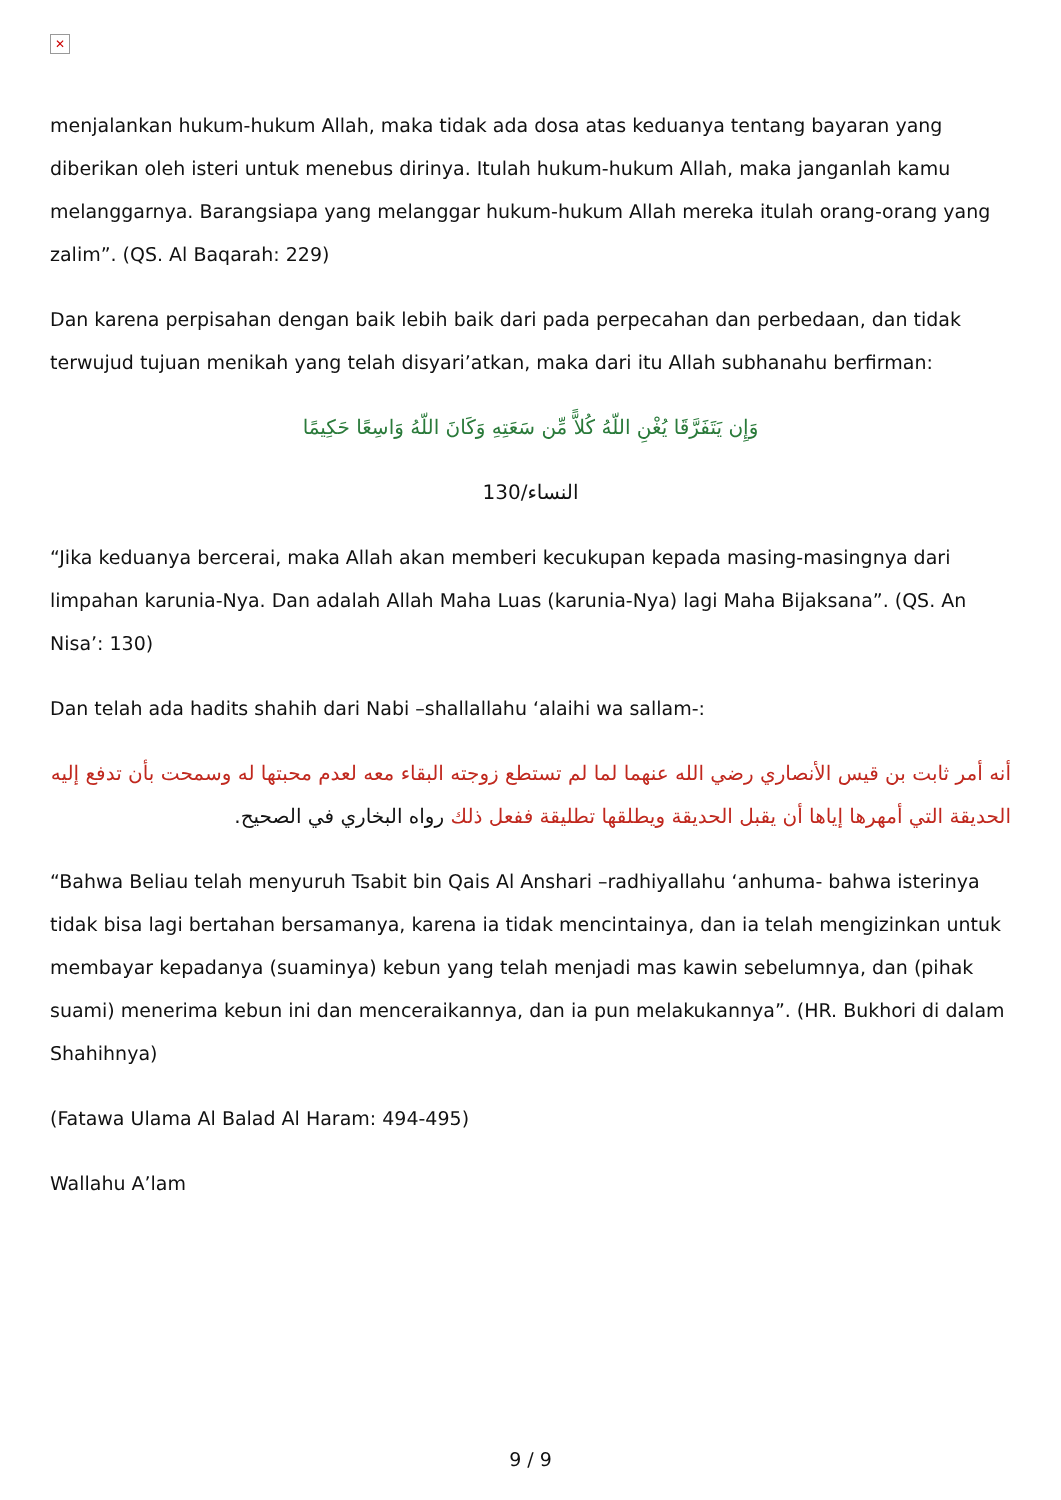✕
menjalankan hukum-hukum Allah, maka tidak ada dosa atas keduanya tentang bayaran yang diberikan oleh isteri untuk menebus dirinya. Itulah hukum-hukum Allah, maka janganlah kamu melanggarnya. Barangsiapa yang melanggar hukum-hukum Allah mereka itulah orang-orang yang zalim”. (QS. Al Baqarah: 229)
Dan karena perpisahan dengan baik lebih baik dari pada perpecahan dan perbedaan, dan tidak terwujud tujuan menikah yang telah disyari’atkan, maka dari itu Allah subhanahu berfirman:
وَإِن يَتَفَرَّقَا يُغْنِ اللّهُ كُلاًّ مِّن سَعَتِهِ وَكَانَ اللّهُ وَاسِعًا حَكِيمًا
النساء/130
“Jika keduanya bercerai, maka Allah akan memberi kecukupan kepada masing-masingnya dari limpahan karunia-Nya. Dan adalah Allah Maha Luas (karunia-Nya) lagi Maha Bijaksana”. (QS. An Nisa’: 130)
Dan telah ada hadits shahih dari Nabi –shallallahu ‘alaihi wa sallam-:
أنه أمر ثابت بن قيس الأنصاري رضي الله عنهما لما لم تستطع زوجته البقاء معه لعدم محبتها له وسمحت بأن تدفع إليه الحديقة التي أمهرها إياها أن يقبل الحديقة ويطلقها تطليقة ففعل ذلك رواه البخاري في الصحيح.
“Bahwa Beliau telah menyuruh Tsabit bin Qais Al Anshari –radhiyallahu ‘anhuma- bahwa isterinya tidak bisa lagi bertahan bersamanya, karena ia tidak mencintainya, dan ia telah mengizinkan untuk membayar kepadanya (suaminya) kebun yang telah menjadi mas kawin sebelumnya, dan (pihak suami) menerima kebun ini dan menceraikannya, dan ia pun melakukannya”. (HR. Bukhori di dalam Shahihnya)
(Fatawa Ulama Al Balad Al Haram: 494-495)
Wallahu A’lam
9 / 9